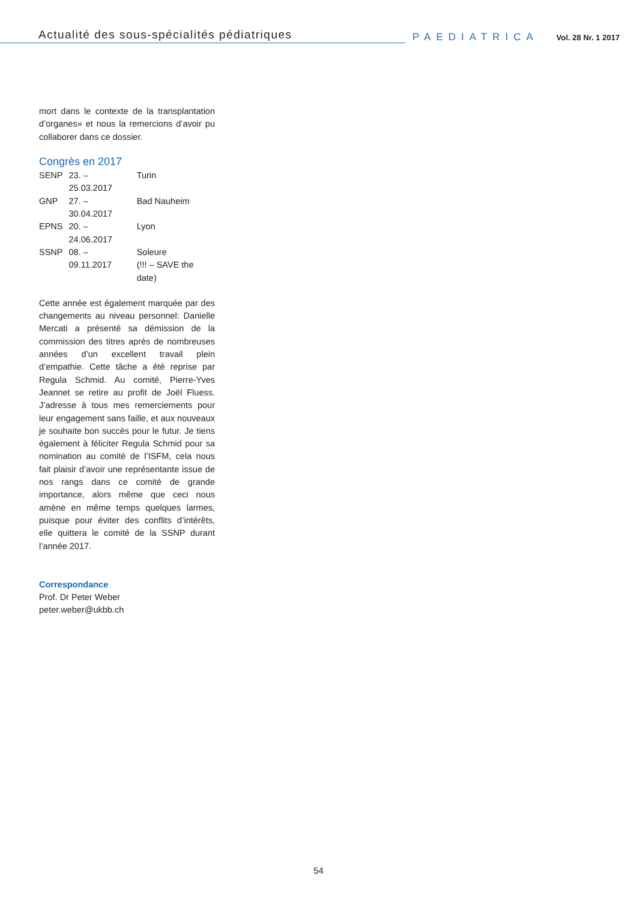Actualité des sous-spécialités pédiatriques
PAEDIATRICA
Vol. 28 Nr. 1 2017
mort dans le contexte de la transplantation d’organes» et nous la remercions d’avoir pu collaborer dans ce dossier.
Congrès en 2017
| SENP | 23. – 25.03.2017 | Turin |
| GNP | 27. – 30.04.2017 | Bad Nauheim |
| EPNS | 20. – 24.06.2017 | Lyon |
| SSNP | 08. – 09.11.2017 | Soleure (!!! – SAVE the date) |
Cette année est également marquée par des changements au niveau personnel: Danielle Mercati a présenté sa démission de la commission des titres après de nombreuses années d’un excellent travail plein d’empathie. Cette tâche a été reprise par Regula Schmid. Au comité, Pierre-Yves Jeannet se retire au profit de Joël Fluess. J’adresse à tous mes remerciements pour leur engagement sans faille, et aux nouveaux je souhaite bon succès pour le futur. Je tiens également à féliciter Regula Schmid pour sa nomination au comité de l’ISFM, cela nous fait plaisir d’avoir une représentante issue de nos rangs dans ce comité de grande importance, alors même que ceci nous amène en même temps quelques larmes, puisque pour éviter des conflits d’intérêts, elle quittera le comité de la SSNP durant l’année 2017.
Correspondance
Prof. Dr Peter Weber
peter.weber@ukbb.ch
54